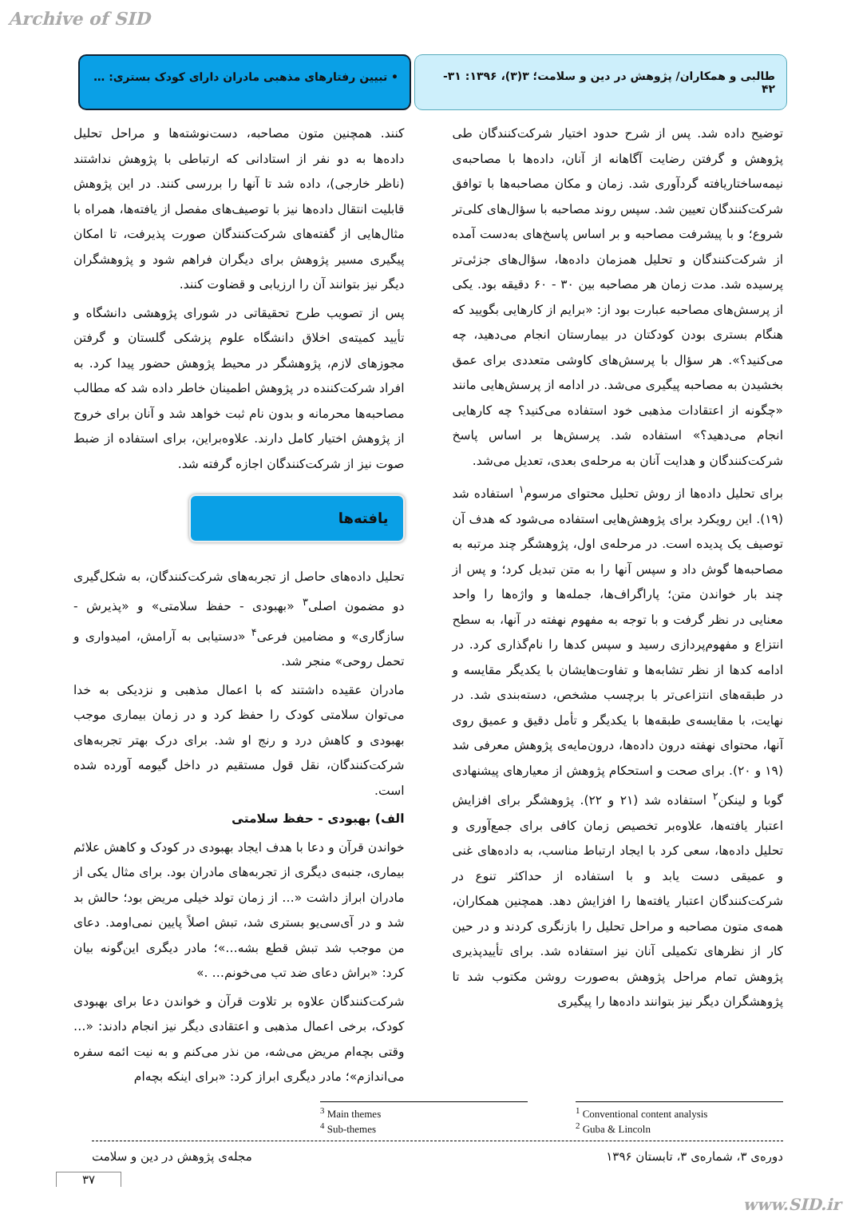Archive of SID
طالبی و همکاران/ پژوهش در دین و سلامت؛ ۳(۳)، ۱۳۹۶: ۳۱- ۴۲
• تبیین رفتارهای مذهبی مادران دارای کودک بستری: …
توضیح داده شد. پس از شرح حدود اختیار شرکت‌کنندگان طی پژوهش و گرفتن رضایت آگاهانه از آنان، داده‌ها با مصاحبه‌ی نیمه‌ساختاریافته گردآوری شد. زمان و مکان مصاحبه‌ها با توافق شرکت‌کنندگان تعیین شد. سپس روند مصاحبه با سؤال‌های کلی‌تر شروع؛ و با پیشرفت مصاحبه و بر اساس پاسخ‌های به‌دست آمده از شرکت‌کنندگان و تحلیل همزمان داده‌ها، سؤال‌های جزئی‌تر پرسیده شد. مدت زمان هر مصاحبه بین ۳۰ - ۶۰ دقیقه بود. یکی از پرسش‌های مصاحبه عبارت بود از: «برایم از کارهایی بگویید که هنگام بستری بودن کودکتان در بیمارستان انجام می‌دهید، چه می‌کنید؟». هر سؤال با پرسش‌های کاوشی متعددی برای عمق بخشیدن به مصاحبه پیگیری می‌شد. در ادامه از پرسش‌هایی مانند «چگونه از اعتقادات مذهبی خود استفاده می‌کنید؟ چه کارهایی انجام می‌دهید؟» استفاده شد. پرسش‌ها بر اساس پاسخ شرکت‌کنندگان و هدایت آنان به مرحله‌ی بعدی، تعدیل می‌شد.
برای تحلیل داده‌ها از روش تحلیل محتوای مرسوم<sup>۱</sup> استفاده شد (۱۹). این رویکرد برای پژوهش‌هایی استفاده می‌شود که هدف آن توصیف یک پدیده است. در مرحله‌ی اول، پژوهشگر چند مرتبه به مصاحبه‌ها گوش داد و سپس آنها را به متن تبدیل کرد؛ و پس از چند بار خواندن متن؛ پاراگراف‌ها، جمله‌ها و واژه‌ها را واحد معنایی در نظر گرفت و با توجه به مفهوم نهفته در آنها، به سطح انتزاع و مفهوم‌پردازی رسید و سپس کدها را نام‌گذاری کرد. در ادامه کدها از نظر تشابه‌ها و تفاوت‌هایشان با یکدیگر مقایسه و در طبقه‌های انتزاعی‌تر با برچسب مشخص، دسته‌بندی شد. در نهایت، با مقایسه‌ی طبقه‌ها با یکدیگر و تأمل دقیق و عمیق روی آنها، محتوای نهفته درون داده‌ها، درون‌مایه‌ی پژوهش معرفی شد (۱۹ و ۲۰). برای صحت و استحکام پژوهش از معیارهای پیشنهادی گوبا و لینکن<sup>۲</sup> استفاده شد (۲۱ و ۲۲). پژوهشگر برای افزایش اعتبار یافته‌ها، علاوه‌بر تخصیص زمان کافی برای جمع‌آوری و تحلیل داده‌ها، سعی کرد با ایجاد ارتباط مناسب، به داده‌های غنی و عمیقی دست یابد و با استفاده از حداکثر تنوع در شرکت‌کنندگان اعتبار یافته‌ها را افزایش دهد. همچنین همکاران، همه‌ی متون مصاحبه و مراحل تحلیل را بازنگری کردند و در حین کار از نظرهای تکمیلی آنان نیز استفاده شد. برای تأییدپذیری پژوهش تمام مراحل پژوهش به‌صورت روشن مکتوب شد تا پژوهشگران دیگر نیز بتوانند داده‌ها را پیگیری
کنند. همچنین متون مصاحبه، دست‌نوشته‌ها و مراحل تحلیل داده‌ها به دو نفر از استادانی که ارتباطی با پژوهش نداشتند (ناظر خارجی)، داده شد تا آنها را بررسی کنند. در این پژوهش قابلیت انتقال داده‌ها نیز با توصیف‌های مفصل از یافته‌ها، همراه با مثال‌هایی از گفته‌های شرکت‌کنندگان صورت پذیرفت، تا امکان پیگیری مسیر پژوهش برای دیگران فراهم شود و پژوهشگران دیگر نیز بتوانند آن را ارزیابی و قضاوت کنند.
پس از تصویب طرح تحقیقاتی در شورای پژوهشی دانشگاه و تأیید کمیته‌ی اخلاق دانشگاه علوم پزشکی گلستان و گرفتن مجوزهای لازم، پژوهشگر در محیط پژوهش حضور پیدا کرد. به افراد شرکت‌کننده در پژوهش اطمینان خاطر داده شد که مطالب مصاحبه‌ها محرمانه و بدون نام ثبت خواهد شد و آنان برای خروج از پژوهش اختیار کامل دارند. علاوه‌براین، برای استفاده از ضبط صوت نیز از شرکت‌کنندگان اجازه گرفته شد.
یافته‌ها
تحلیل داده‌های حاصل از تجربه‌های شرکت‌کنندگان، به شکل‌گیری دو مضمون اصلی<sup>۳</sup> «بهبودی - حفظ سلامتی» و «پذیرش - سازگاری» و مضامین فرعی<sup>۴</sup> «دستیابی به آرامش، امیدواری و تحمل روحی» منجر شد.
مادران عقیده داشتند که با اعمال مذهبی و نزدیکی به خدا می‌توان سلامتی کودک را حفظ کرد و در زمان بیماری موجب بهبودی و کاهش درد و رنج او شد. برای درک بهتر تجربه‌های شرکت‌کنندگان، نقل قول مستقیم در داخل گیومه آورده شده است.
الف) بهبودی - حفظ سلامتی
خواندن قرآن و دعا با هدف ایجاد بهبودی در کودک و کاهش علائم بیماری، جنبه‌ی دیگری از تجربه‌های مادران بود. برای مثال یکی از مادران ابراز داشت «… از زمان تولد خیلی مریض بود؛ حالش بد شد و در آی‌سی‌یو بستری شد، تبش اصلاً پایین نمی‌اومد. دعای من موجب شد تبش قطع بشه…»؛ مادر دیگری این‌گونه بیان کرد: «براش دعای ضد تب می‌خونم… .»
شرکت‌کنندگان علاوه بر تلاوت قرآن و خواندن دعا برای بهبودی کودک، برخی اعمال مذهبی و اعتقادی دیگر نیز انجام دادند: «… وقتی بچه‌ام مریض می‌شه، من نذر می‌کنم و به نیت ائمه سفره می‌اندازم»؛ مادر دیگری ابراز کرد: «برای اینکه بچه‌ام
<sup>1</sup> Conventional content analysis
<sup>2</sup> Guba & Lincoln
<sup>3</sup> Main themes
<sup>4</sup> Sub-themes
دوره‌ی ۳، شماره‌ی ۳، تابستان ۱۳۹۶ مجله‌ی پژوهش در دین و سلامت
۳۷
www.SID.ir